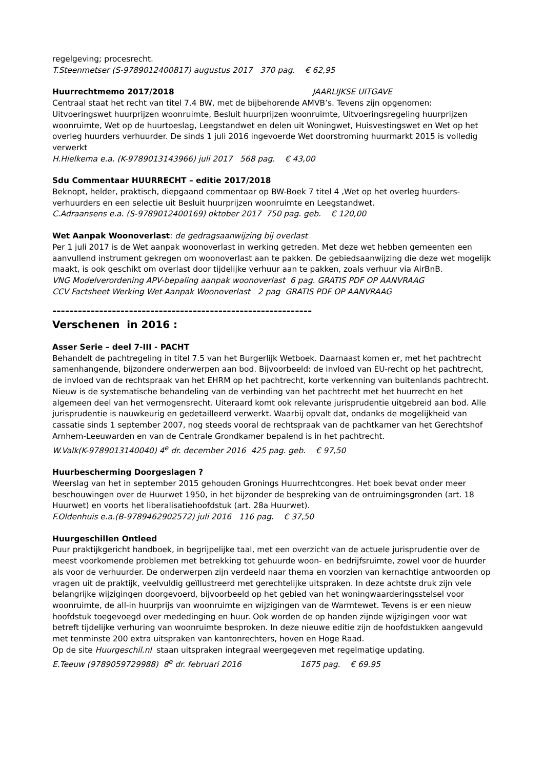regelgeving; procesrecht.
T.Steenmetser (S-9789012400817) augustus 2017 370 pag. € 62,95
Huurrechtmemo 2017/2018 JAARLIJKSE UITGAVE
Centraal staat het recht van titel 7.4 BW, met de bijbehorende AMVB’s. Tevens zijn opgenomen: Uitvoeringswet huurprijzen woonruimte, Besluit huurprijzen woonruimte, Uitvoeringsregeling huurprijzen woonruimte, Wet op de huurtoeslag, Leegstandwet en delen uit Woningwet, Huisvestingswet en Wet op het overleg huurders verhuurder. De sinds 1 juli 2016 ingevoerde Wet doorstroming huurmarkt 2015 is volledig verwerkt
H.Hielkema e.a. (K-9789013143966) juli 2017 568 pag. € 43,00
Sdu Commentaar HUURRECHT – editie 2017/2018
Beknopt, helder, praktisch, diepgaand commentaar op BW-Boek 7 titel 4 ,Wet op het overleg huurders-verhuurders en een selectie uit Besluit huurprijzen woonruimte en Leegstandwet.
C.Adraansens e.a. (S-9789012400169) oktober 2017 750 pag. geb. € 120,00
Wet Aanpak Woonoverlast: de gedragsaanwijzing bij overlast
Per 1 juli 2017 is de Wet aanpak woonoverlast in werking getreden. Met deze wet hebben gemeenten een aanvullend instrument gekregen om woonoverlast aan te pakken. De gebiedsaanwijzing die deze wet mogelijk maakt, is ook geschikt om overlast door tijdelijke verhuur aan te pakken, zoals verhuur via AirBnB.
VNG Modelverordening APV-bepaling aanpak woonoverlast 6 pag. GRATIS PDF OP AANVRAAG
CCV Factsheet Werking Wet Aanpak Woonoverlast 2 pag GRATIS PDF OP AANVRAAG
-------------------------------------------------------------
Verschenen in 2016 :
Asser Serie – deel 7-III - PACHT
Behandelt de pachtregeling in titel 7.5 van het Burgerlijk Wetboek. Daarnaast komen er, met het pachtrecht samenhangende, bijzondere onderwerpen aan bod. Bijvoorbeeld: de invloed van EU-recht op het pachtrecht, de invloed van de rechtspraak van het EHRM op het pachtrecht, korte verkenning van buitenlands pachtrecht. Nieuw is de systematische behandeling van de verbinding van het pachtrecht met het huurrecht en het algemeen deel van het vermogensrecht. Uiteraard komt ook relevante jurisprudentie uitgebreid aan bod. Alle jurisprudentie is nauwkeurig en gedetailleerd verwerkt. Waarbij opvalt dat, ondanks de mogelijkheid van cassatie sinds 1 september 2007, nog steeds vooral de rechtspraak van de pachtkamer van het Gerechtshof Arnhem-Leeuwarden en van de Centrale Grondkamer bepalend is in het pachtrecht.
W.Valk(K-9789013140040) 4<sup>e</sup> dr. december 2016 425 pag. geb. € 97,50
Huurbescherming Doorgeslagen ?
Weerslag van het in september 2015 gehouden Gronings Huurrechtcongres. Het boek bevat onder meer beschouwingen over de Huurwet 1950, in het bijzonder de bespreking van de ontruimingsgronden (art. 18 Huurwet) en voorts het liberalisatiehoofdstuk (art. 28a Huurwet).
F.Oldenhuis e.a.(B-9789462902572) juli 2016 116 pag. € 37,50
Huurgeschillen Ontleed
Puur praktijkgericht handboek, in begrijpelijke taal, met een overzicht van de actuele jurisprudentie over de meest voorkomende problemen met betrekking tot gehuurde woon- en bedrijfsruimte, zowel voor de huurder als voor de verhuurder. De onderwerpen zijn verdeeld naar thema en voorzien van kernachtige antwoorden op vragen uit de praktijk, veelvuldig geïllustreerd met gerechtelijke uitspraken. In deze achtste druk zijn vele belangrijke wijzigingen doorgevoerd, bijvoorbeeld op het gebied van het woningwaarderingsstelsel voor woonruimte, de all-in huurprijs van woonruimte en wijzigingen van de Warmtewet. Tevens is er een nieuw hoofdstuk toegevoegd over mededinging en huur. Ook worden de op handen zijnde wijzigingen voor wat betreft tijdelijke verhuring van woonruimte besproken. In deze nieuwe editie zijn de hoofdstukken aangevuld met tenminste 200 extra uitspraken van kantonrechters, hoven en Hoge Raad.
Op de site Huurgeschil.nl staan uitspraken integraal weergegeven met regelmatige updating.
E.Teeuw (9789059729988) 8<sup>e</sup> dr. februari 2016 1675 pag. € 69.95